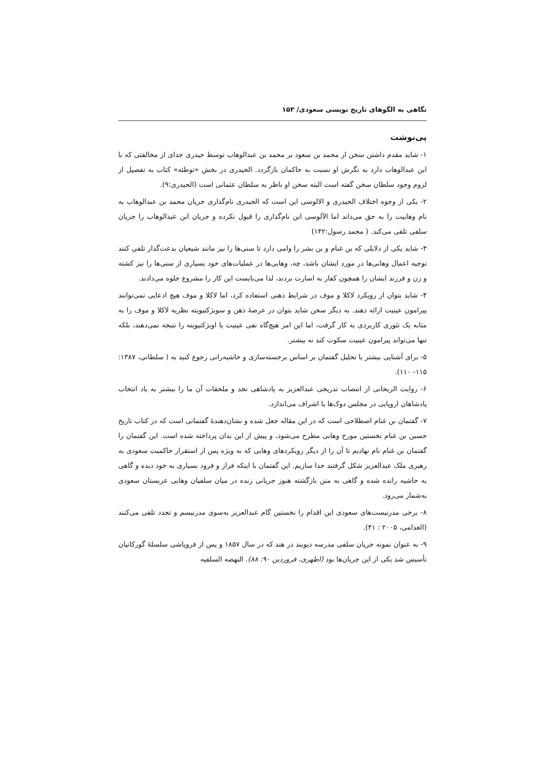نگاهی به الگوهای تاریخ نویسی سعودی/ ۱۵۳
پی‌نوشت
۱- شاید مقدم داشتن سخن از محمد بن سعود بر محمد بن عبدالوهاب توسط حیدری جدای از مخالفتی که با ابن عبدالوهاب دارد به نگرش او نسبت به حاکمان بازگردد. الحیدری در بخش «توطئه» کتاب به تفصیل از لزوم وجود سلطان سخن گفته است البته سخن او ناظر به سلطان عثمانی است (الحیدری:۹).
۲- یکی از وجوه اختلاف الحیدری و الالوسی این است که الحیدری نام‌گذاری جریان محمد بن عبدالوهاب به نام وهابیت را به حق می‌داند اما الآلوسی این نام‌گذاری را قبول نکرده و جریان ابن عبدالوهاب را جریان سلفی تلقی می‌کند. ( محمد رسول:۱۴۲)
۳- شاید یکی از دلایلی که بن غنام و بن بشر را وامی دارد تا سنی‌ها را نیز مانند شیعیان بدعت‌گذار تلقی کنند توجیه اعمال وهابی‌ها در مورد ایشان باشد، چه، وهابی‌ها در عملیات‌های خود بسیاری از سنی‌ها را نیز کشته و زن و فرزند ایشان را همچون کفار به اسارت بردند، لذا می‌بایست این کار را مشروع جلوه می‌دادند.
۴- شاید بتوان از رویکرد لاکلا و موف در شرایط ذهنی استفاده کرد، اما لاکلا و موف هیچ ادعایی نمی‌توانند پیرامون عینیت ارائه دهند. به دیگر سخن شاید بتوان در عرصهٔ ذهن و سوبژکتیویته نظریه لاکلا و موف را به مثابه یک تئوری کاربردی به کار گرفت، اما این امر هیچ‌گاه نفی عینیت یا اوبژکتیویته را نتیجه نمی‌دهند، بلکه تنها می‌تواند پیرامون عینیت سکوت کند نه بیشتر.
۵- برای آشنایی بیشتر با تحلیل گفتمان بر اساس برجسته‌سازی و حاشیه‌رانی رجوع کنید به ( سلطانی، ۱۳۸۷: ۱۱۵- ۱۱۰).
۶- روایت الریحانی از انتصاب تدریجی عبدالعزیز به پادشاهی نجد و ملحقات آن ما را بیشتر به یاد انتخاب پادشاهان اروپایی در مجلس دوک‌ها یا اشراف می‌اندازد.
۷- گفتمان بن غنام اصطلاحی است که در این مقاله جعل شده و نشان‌دهندهٔ گفتمانی است که در کتاب تاریخ حسین بن غنام نخستین مورخ وهابی مطرح می‌شود، و پیش از این بدان پرداخته شده است. این گفتمان را گفتمان بن غنام نام نهادیم تا آن را از دیگر رویکردهای وهابی که به ویژه پس از استقرار حاکمیت سعودی به رهبری ملک عبدالعزیز شکل گرفتند جدا سازیم. این گفتمان با اینکه فراز و فرود بسیاری به خود دیده و گاهی به حاشیه رانده شده و گاهی به متن بازگشته هنوز جریانی زنده در میان سلفیان وهابی عربستان سعودی به‌شمار می‌رود.
۸- برخی مدرنیست‌های سعودی این اقدام را نخستین گام عبدالعزیز به‌سوی مدرنیسم و تجدد تلقی می‌کنند (الغذامی، ۲۰۰۵ : ۴۱).
۹- به عنوان نمونه جریان سلفی مدرسه دیوبند در هند که در سال ۱۸۵۷ و پس از فروپاشی سلسلهٔ گورکانیان تأسیس شد یکی از این جریان‌ها بود (اطهری، فروردین ۹۰: ۸۸). النهضه السلفیه